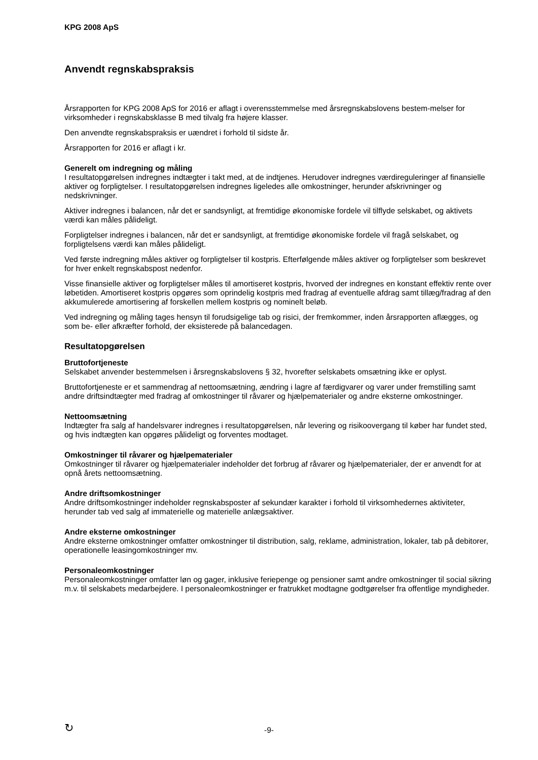KPG 2008 ApS
Anvendt regnskabspraksis
Årsrapporten for KPG 2008 ApS for 2016 er aflagt i overensstemmelse med årsregnskabslovens bestem-melser for virksomheder i regnskabsklasse B med tilvalg fra højere klasser.
Den anvendte regnskabspraksis er uændret i forhold til sidste år.
Årsrapporten for 2016 er aflagt i kr.
Generelt om indregning og måling
I resultatopgørelsen indregnes indtægter i takt med, at de indtjenes. Herudover indregnes værdireguleringer af finansielle aktiver og forpligtelser. I resultatopgørelsen indregnes ligeledes alle omkostninger, herunder afskrivninger og nedskrivninger.
Aktiver indregnes i balancen, når det er sandsynligt, at fremtidige økonomiske fordele vil tilflyde selskabet, og aktivets værdi kan måles pålideligt.
Forpligtelser indregnes i balancen, når det er sandsynligt, at fremtidige økonomiske fordele vil fragå selskabet, og forpligtelsens værdi kan måles pålideligt.
Ved første indregning måles aktiver og forpligtelser til kostpris. Efterfølgende måles aktiver og forpligtelser som beskrevet for hver enkelt regnskabspost nedenfor.
Visse finansielle aktiver og forpligtelser måles til amortiseret kostpris, hvorved der indregnes en konstant effektiv rente over løbetiden. Amortiseret kostpris opgøres som oprindelig kostpris med fradrag af eventuelle afdrag samt tillæg/fradrag af den akkumulerede amortisering af forskellen mellem kostpris og nominelt beløb.
Ved indregning og måling tages hensyn til forudsigelige tab og risici, der fremkommer, inden årsrapporten aflægges, og som be- eller afkræfter forhold, der eksisterede på balancedagen.
Resultatopgørelsen
Bruttofortjeneste
Selskabet anvender bestemmelsen i årsregnskabslovens § 32, hvorefter selskabets omsætning ikke er oplyst.
Bruttofortjeneste er et sammendrag af nettoomsætning, ændring i lagre af færdigvarer og varer under fremstilling samt andre driftsindtægter med fradrag af omkostninger til råvarer og hjælpematerialer og andre eksterne omkostninger.
Nettoomsætning
Indtægter fra salg af handelsvarer indregnes i resultatopgørelsen, når levering og risikoovergang til køber har fundet sted, og hvis indtægten kan opgøres pålideligt og forventes modtaget.
Omkostninger til råvarer og hjælpematerialer
Omkostninger til råvarer og hjælpematerialer indeholder det forbrug af råvarer og hjælpematerialer, der er anvendt for at opnå årets nettoomsætning.
Andre driftsomkostninger
Andre driftsomkostninger indeholder regnskabsposter af sekundær karakter i forhold til virksomhedernes aktiviteter, herunder tab ved salg af immaterielle og materielle anlægsaktiver.
Andre eksterne omkostninger
Andre eksterne omkostninger omfatter omkostninger til distribution, salg, reklame, administration, lokaler, tab på debitorer, operationelle leasingomkostninger mv.
Personaleomkostninger
Personaleomkostninger omfatter løn og gager, inklusive feriepenge og pensioner samt andre omkostninger til social sikring m.v. til selskabets medarbejdere. I personaleomkostninger er fratrukket modtagne godtgørelser fra offentlige myndigheder.
↻
-9-